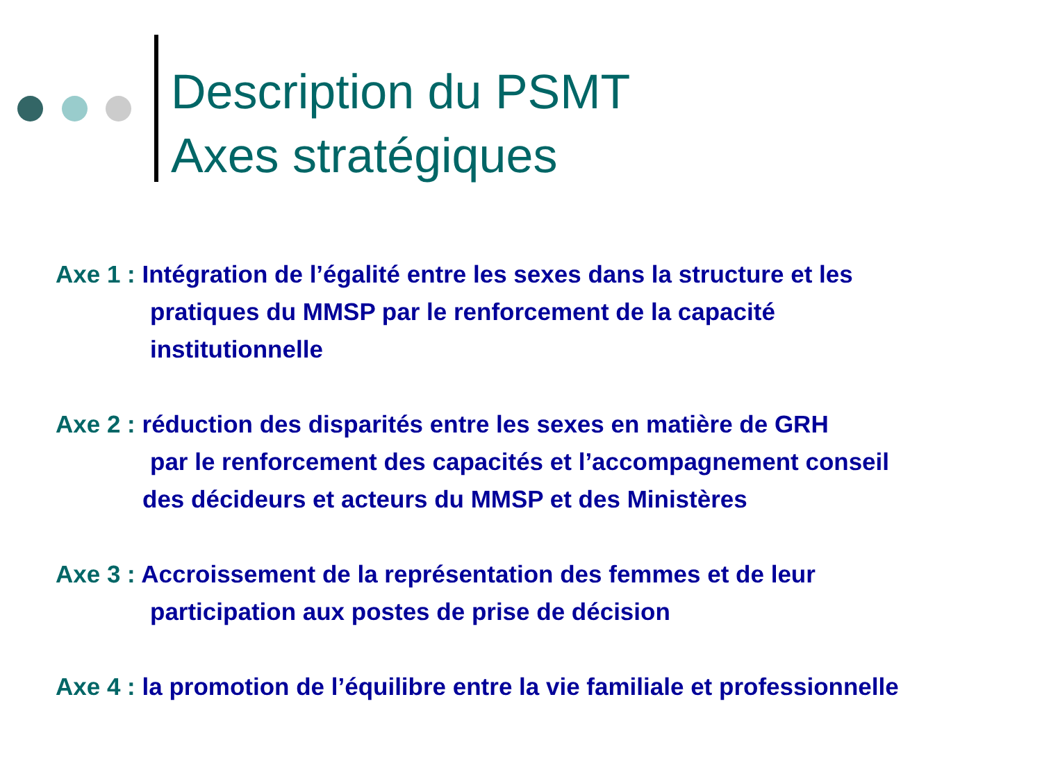Description du PSMT
Axes stratégiques
Axe 1 : Intégration de l’égalité entre les sexes dans la structure et les
pratiques du MMSP par le renforcement de la capacité
institutionnelle
Axe 2 : réduction des disparités entre les sexes en matière de GRH
par le renforcement des capacités et l’accompagnement conseil
des décideurs et acteurs du MMSP et des Ministères
Axe 3 : Accroissement de la représentation des femmes et de leur
participation aux postes de prise de décision
Axe 4 : la promotion de l’équilibre entre la vie familiale et professionnelle